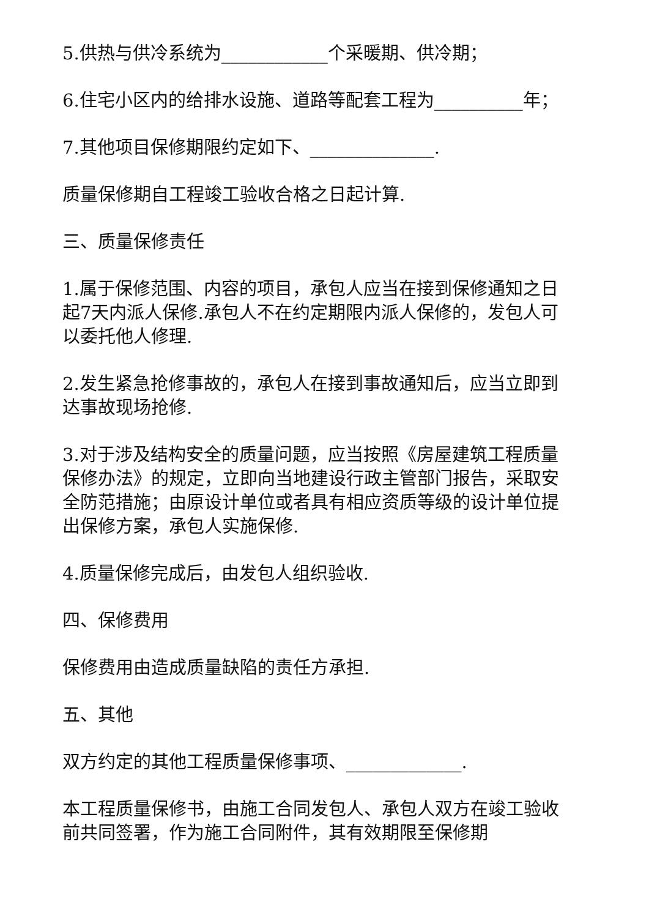5.供热与供冷系统为____________个采暖期、供冷期；
6.住宅小区内的给排水设施、道路等配套工程为__________年；
7.其他项目保修期限约定如下、______________.
质量保修期自工程竣工验收合格之日起计算.
三、质量保修责任
1.属于保修范围、内容的项目，承包人应当在接到保修通知之日起7天内派人保修.承包人不在约定期限内派人保修的，发包人可以委托他人修理.
2.发生紧急抢修事故的，承包人在接到事故通知后，应当立即到达事故现场抢修.
3.对于涉及结构安全的质量问题，应当按照《房屋建筑工程质量保修办法》的规定，立即向当地建设行政主管部门报告，采取安全防范措施；由原设计单位或者具有相应资质等级的设计单位提出保修方案，承包人实施保修.
4.质量保修完成后，由发包人组织验收.
四、保修费用
保修费用由造成质量缺陷的责任方承担.
五、其他
双方约定的其他工程质量保修事项、_____________.
本工程质量保修书，由施工合同发包人、承包人双方在竣工验收前共同签署，作为施工合同附件，其有效期限至保修期